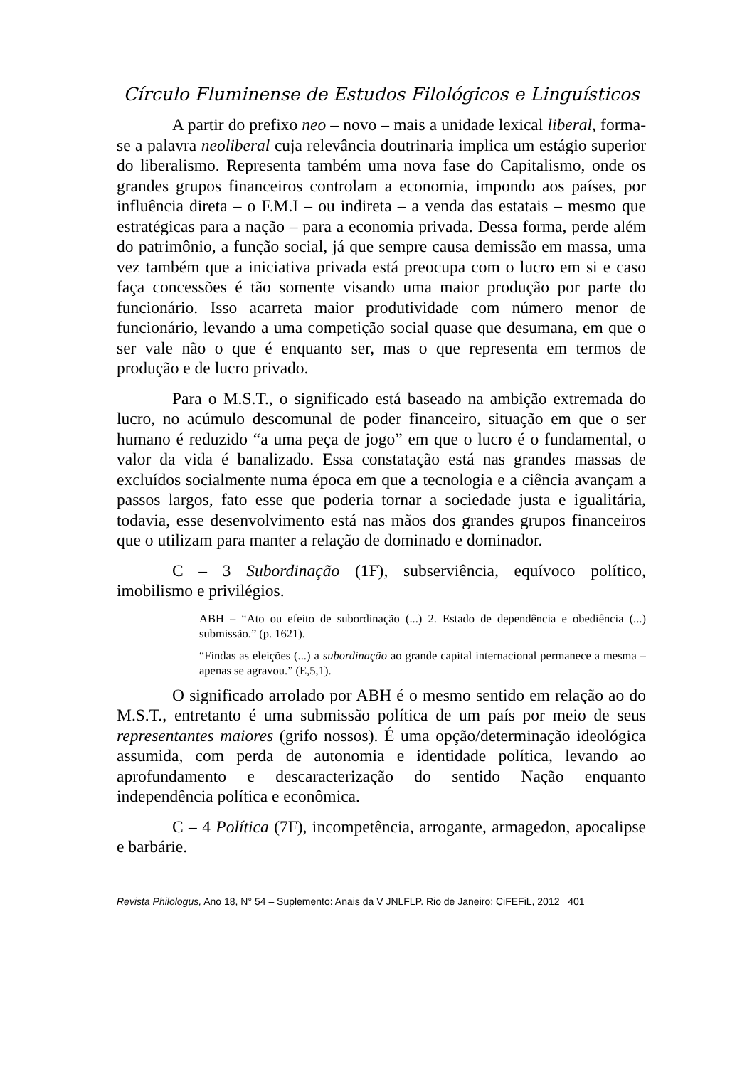Círculo Fluminense de Estudos Filológicos e Linguísticos
A partir do prefixo neo – novo – mais a unidade lexical liberal, forma-se a palavra neoliberal cuja relevância doutrinaria implica um estágio superior do liberalismo. Representa também uma nova fase do Capitalismo, onde os grandes grupos financeiros controlam a economia, impondo aos países, por influência direta – o F.M.I – ou indireta – a venda das estatais – mesmo que estratégicas para a nação – para a economia privada. Dessa forma, perde além do patrimônio, a função social, já que sempre causa demissão em massa, uma vez também que a iniciativa privada está preocupa com o lucro em si e caso faça concessões é tão somente visando uma maior produção por parte do funcionário. Isso acarreta maior produtividade com número menor de funcionário, levando a uma competição social quase que desumana, em que o ser vale não o que é enquanto ser, mas o que representa em termos de produção e de lucro privado.
Para o M.S.T., o significado está baseado na ambição extremada do lucro, no acúmulo descomunal de poder financeiro, situação em que o ser humano é reduzido “a uma peça de jogo” em que o lucro é o fundamental, o valor da vida é banalizado. Essa constatação está nas grandes massas de excluídos socialmente numa época em que a tecnologia e a ciência avançam a passos largos, fato esse que poderia tornar a sociedade justa e igualitária, todavia, esse desenvolvimento está nas mãos dos grandes grupos financeiros que o utilizam para manter a relação de dominado e dominador.
C – 3 Subordinação (1F), subserviência, equívoco político, imobilismo e privilégios.
ABH – “Ato ou efeito de subordinação (...) 2. Estado de dependência e obediência (...) submissão.” (p. 1621).
“Findas as eleições (...) a subordinação ao grande capital internacional permanece a mesma – apenas se agravou.” (E,5,1).
O significado arrolado por ABH é o mesmo sentido em relação ao do M.S.T., entretanto é uma submissão política de um país por meio de seus representantes maiores (grifo nossos). É uma opção/determinação ideológica assumida, com perda de autonomia e identidade política, levando ao aprofundamento e descaracterização do sentido Nação enquanto independência política e econômica.
C – 4 Política (7F), incompetência, arrogante, armagedon, apocalipse e barbárie.
Revista Philologus, Ano 18, N° 54 – Suplemento: Anais da V JNLFLP. Rio de Janeiro: CiFEFiL, 2012 401